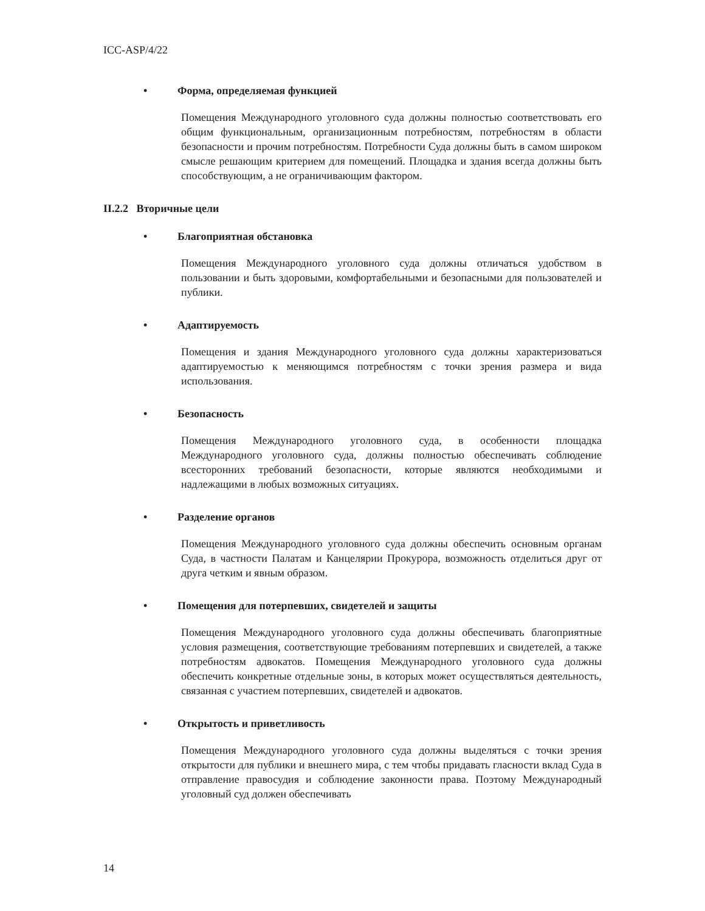ICC-ASP/4/22
• Форма, определяемая функцией
Помещения Международного уголовного суда должны полностью соответствовать его общим функциональным, организационным потребностям, потребностям в области безопасности и прочим потребностям. Потребности Суда должны быть в самом широком смысле решающим критерием для помещений. Площадка и здания всегда должны быть способствующим, а не ограничивающим фактором.
II.2.2 Вторичные цели
• Благоприятная обстановка
Помещения Международного уголовного суда должны отличаться удобством в пользовании и быть здоровыми, комфортабельными и безопасными для пользователей и публики.
• Адаптируемость
Помещения и здания Международного уголовного суда должны характеризоваться адаптируемостью к меняющимся потребностям с точки зрения размера и вида использования.
• Безопасность
Помещения Международного уголовного суда, в особенности площадка Международного уголовного суда, должны полностью обеспечивать соблюдение всесторонних требований безопасности, которые являются необходимыми и надлежащими в любых возможных ситуациях.
• Разделение органов
Помещения Международного уголовного суда должны обеспечить основным органам Суда, в частности Палатам и Канцелярии Прокурора, возможность отделиться друг от друга четким и явным образом.
• Помещения для потерпевших, свидетелей и защиты
Помещения Международного уголовного суда должны обеспечивать благоприятные условия размещения, соответствующие требованиям потерпевших и свидетелей, а также потребностям адвокатов. Помещения Международного уголовного суда должны обеспечить конкретные отдельные зоны, в которых может осуществляться деятельность, связанная с участием потерпевших, свидетелей и адвокатов.
• Открытость и приветливость
Помещения Международного уголовного суда должны выделяться с точки зрения открытости для публики и внешнего мира, с тем чтобы придавать гласности вклад Суда в отправление правосудия и соблюдение законности права. Поэтому Международный уголовный суд должен обеспечивать
14